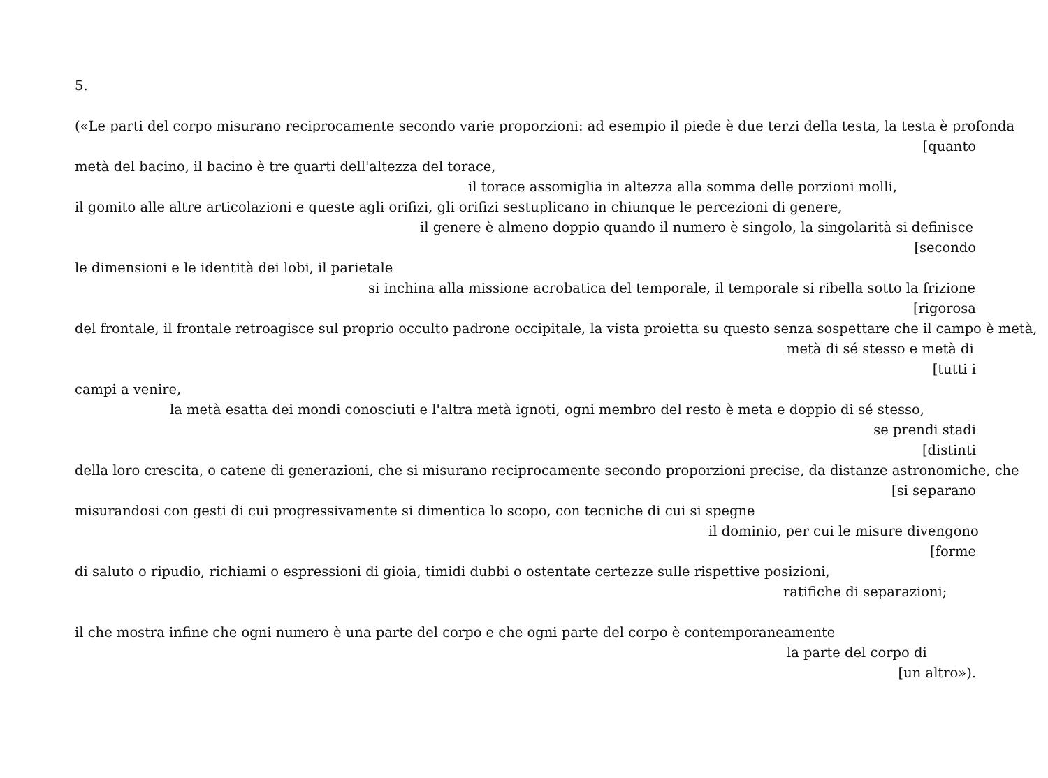5.
(«Le parti del corpo misurano reciprocamente secondo varie proporzioni: ad esempio il piede è due terzi della testa, la testa è profonda
[quanto
metà del bacino, il bacino è tre quarti dell'altezza del torace,
il torace assomiglia in altezza alla somma delle porzioni molli,
il gomito alle altre articolazioni e queste agli orifizi, gli orifizi sestuplicano in chiunque le percezioni di genere,
il genere è almeno doppio quando il numero è singolo, la singolarità si definisce
[secondo
le dimensioni e le identità dei lobi, il parietale
si inchina alla missione acrobatica del temporale, il temporale si ribella sotto la frizione
[rigorosa
del frontale, il frontale retroagisce sul proprio occulto padrone occipitale, la vista proietta su questo senza sospettare che il campo è metà,
metà di sé stesso e metà di
[tutti i
campi a venire,
la metà esatta dei mondi conosciuti e l'altra metà ignoti, ogni membro del resto è meta e doppio di sé stesso,
se prendi stadi
[distinti
della loro crescita, o catene di generazioni, che si misurano reciprocamente secondo proporzioni precise, da distanze astronomiche, che
[si separano
misurandosi con gesti di cui progressivamente si dimentica lo scopo, con tecniche di cui si spegne
il dominio, per cui le misure divengono
[forme
di saluto o ripudio, richiami o espressioni di gioia, timidi dubbi o ostentate certezze sulle rispettive posizioni,
ratifiche di separazioni;
il che mostra infine che ogni numero è una parte del corpo e che ogni parte del corpo è contemporaneamente
la parte del corpo di
[un altro»).